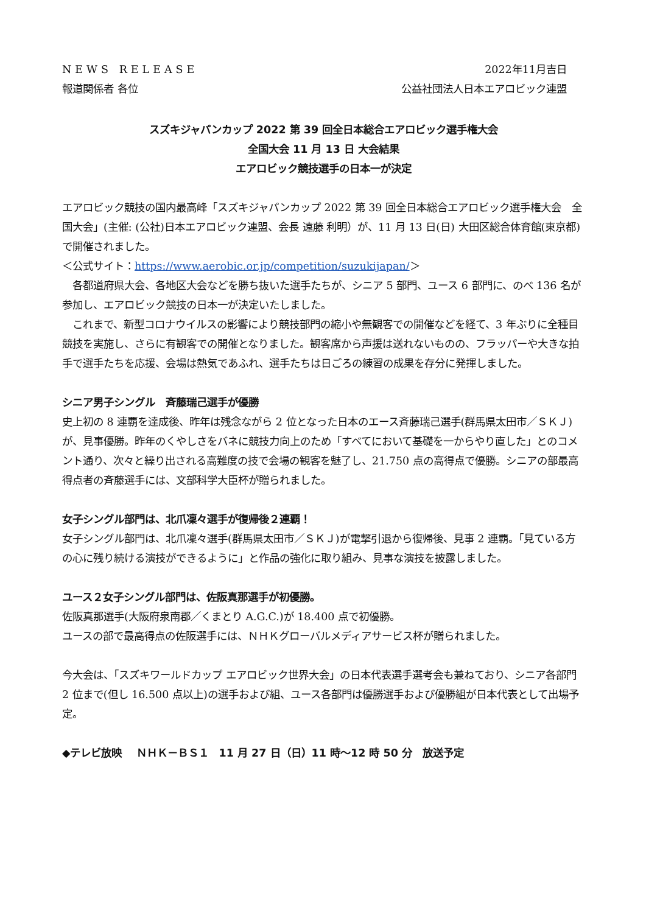NEWS RELEASE 2022年11月吉日
報道関係者 各位 公益社団法人日本エアロビック連盟
スズキジャパンカップ 2022 第 39 回全日本総合エアロビック選手権大会
全国大会 11 月 13 日 大会結果
エアロビック競技選手の日本一が決定
エアロビック競技の国内最高峰「スズキジャパンカップ 2022 第 39 回全日本総合エアロビック選手権大会　全国大会」(主催: (公社)日本エアロビック連盟、会長 遠藤 利明）が、11 月 13 日(日) 大田区総合体育館(東京都)で開催されました。
＜公式サイト：https://www.aerobic.or.jp/competition/suzukijapan/＞
　各都道府県大会、各地区大会などを勝ち抜いた選手たちが、シニア 5 部門、ユース 6 部門に、のべ 136 名が参加し、エアロビック競技の日本一が決定いたしました。
　これまで、新型コロナウイルスの影響により競技部門の縮小や無観客での開催などを経て、3 年ぶりに全種目競技を実施し、さらに有観客での開催となりました。観客席から声援は送れないものの、フラッパーや大きな拍手で選手たちを応援、会場は熱気であふれ、選手たちは日ごろの練習の成果を存分に発揮しました。
シニア男子シングル　斉藤瑞己選手が優勝
史上初の 8 連覇を達成後、昨年は残念ながら 2 位となった日本のエース斉藤瑞己選手(群馬県太田市／ＳＫＪ)が、見事優勝。昨年のくやしさをバネに競技力向上のため「すべてにおいて基礎を一からやり直した」とのコメント通り、次々と繰り出される高難度の技で会場の観客を魅了し、21.750 点の高得点で優勝。シニアの部最高得点者の斉藤選手には、文部科学大臣杯が贈られました。
女子シングル部門は、北爪凜々選手が復帰後２連覇！
女子シングル部門は、北爪凜々選手(群馬県太田市／ＳＫＪ)が電撃引退から復帰後、見事 2 連覇。「見ている方の心に残り続ける演技ができるように」と作品の強化に取り組み、見事な演技を披露しました。
ユース２女子シングル部門は、佐阪真那選手が初優勝。
佐阪真那選手(大阪府泉南郡／くまとり A.G.C.)が 18.400 点で初優勝。
ユースの部で最高得点の佐阪選手には、ＮＨＫグローバルメディアサービス杯が贈られました。
今大会は、「スズキワールドカップ エアロビック世界大会」の日本代表選手選考会も兼ねており、シニア各部門 2 位まで(但し 16.500 点以上)の選手および組、ユース各部門は優勝選手および優勝組が日本代表として出場予定。
◆テレビ放映　 ＮＨＫ－ＢＳ１　11 月 27 日（日）11 時～12 時 50 分　放送予定